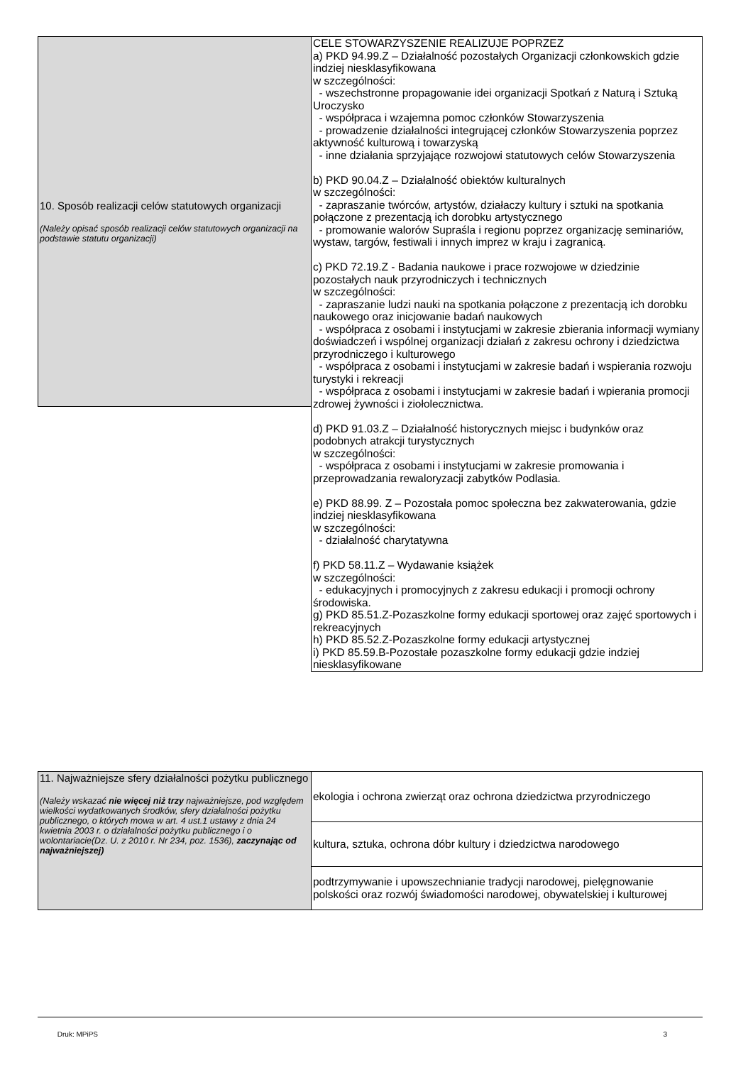| 10. Sposób realizacji celów statutowych organizacji (Należy opisać sposób realizacji celów statutowych organizacji na podstawie statutu organizacji) | CELE STOWARZYSZENIE REALIZUJE POPRZEZ a) PKD 94.99.Z – Działalność pozostałych Organizacji członkowskich gdzie indziej niesklasyfikowana w szczególności: - wszechstronne propagowanie idei organizacji Spotkań z Naturą i Sztuką Uroczysko - współpraca i wzajemna pomoc członków Stowarzyszenia - prowadzenie działalności integrującej członków Stowarzyszenia poprzez aktywność kulturową i towarzyską - inne działania sprzyjające rozwojowi statutowych celów Stowarzyszenia b) PKD 90.04.Z – Działalność obiektów kulturalnych w szczególności: - zapraszanie twórców, artystów, działaczy kultury i sztuki na spotkania połączone z prezentacją ich dorobku artystycznego - promowanie walorów Supraśla i regionu poprzez organizację seminariów, wystaw, targów, festiwali i innych imprez w kraju i zagranicą. c) PKD 72.19.Z - Badania naukowe i prace rozwojowe w dziedzinie pozostałych nauk przyrodniczych i technicznych w szczególności: - zapraszanie ludzi nauki na spotkania połączone z prezentacją ich dorobku naukowego oraz inicjowanie badań naukowych - współpraca z osobami i instytucjami w zakresie zbierania informacji wymiany doświadczeń i wspólnej organizacji działań z zakresu ochrony i dziedzictwa przyrodniczego i kulturowego - współpraca z osobami i instytucjami w zakresie badań i wspierania rozwoju turystyki i rekreacji - współpraca z osobami i instytucjami w zakresie badań i wpierania promocji zdrowej żywności i ziołolecznictwa. d) PKD 91.03.Z – Działalność historycznych miejsc i budynków oraz podobnych atrakcji turystycznych w szczególności: - współpraca z osobami i instytucjami w zakresie promowania i przeprowadzania rewaloryzacji zabytków Podlasia. e) PKD 88.99. Z – Pozostała pomoc społeczna bez zakwaterowania, gdzie indziej niesklasyfikowana w szczególności: - działalność charytatywna f) PKD 58.11.Z – Wydawanie książek w szczególności: - edukacyjnych i promocyjnych z zakresu edukacji i promocji ochrony środowiska. g) PKD 85.51.Z-Pozaszkolne formy edukacji sportowej oraz zajęć sportowych i rekreacyjnych h) PKD 85.52.Z-Pozaszkolne formy edukacji artystycznej i) PKD 85.59.B-Pozostałe pozaszkolne formy edukacji gdzie indziej niesklasyfikowane |
| 11. Najważniejsze sfery działalności pożytku publicznego (Należy wskazać nie więcej niż trzy najważniejsze, pod względem wielkości wydatkowanych środków, sfery działalności pożytku publicznego, o których mowa w art. 4 ust.1 ustawy z dnia 24 kwietnia 2003 r. o działalności pożytku publicznego i o wolontariacie(Dz. U. z 2010 r. Nr 234, poz. 1536), zaczynając od najważniejszej) | ekologia i ochrona zwierząt oraz ochrona dziedzictwa przyrodniczego |
| | kultura, sztuka, ochrona dóbr kultury i dziedzictwa narodowego |
| | podtrzymywanie i upowszechnianie tradycji narodowej, pielęgnowanie polskości oraz rozwój świadomości narodowej, obywatelskiej i kulturowej |
Druk: MPiPS 3